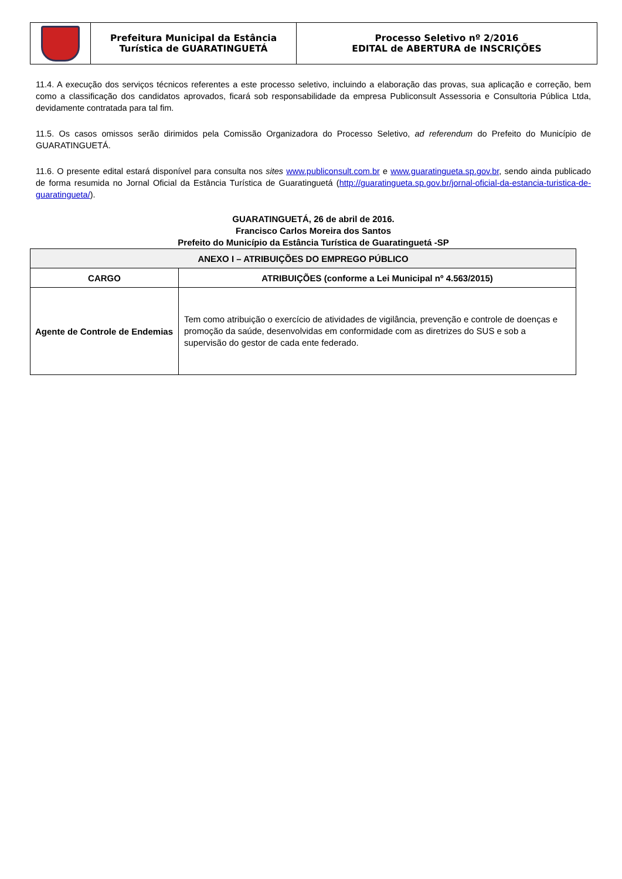| | Prefeitura Municipal da Estância Turística de GUARATINGUETÁ | Processo Seletivo nº 2/2016 EDITAL de ABERTURA de INSCRIÇÕES |
11.4. A execução dos serviços técnicos referentes a este processo seletivo, incluindo a elaboração das provas, sua aplicação e correção, bem como a classificação dos candidatos aprovados, ficará sob responsabilidade da empresa Publiconsult Assessoria e Consultoria Pública Ltda, devidamente contratada para tal fim.
11.5. Os casos omissos serão dirimidos pela Comissão Organizadora do Processo Seletivo, ad referendum do Prefeito do Município de GUARATINGUETÁ.
11.6. O presente edital estará disponível para consulta nos sites www.publiconsult.com.br e www.guaratingueta.sp.gov.br, sendo ainda publicado de forma resumida no Jornal Oficial da Estância Turística de Guaratinguetá (http://guaratingueta.sp.gov.br/jornal-oficial-da-estancia-turistica-de-guaratingueta/).
GUARATINGUETÁ, 26 de abril de 2016.
Francisco Carlos Moreira dos Santos
Prefeito do Município da Estância Turística de Guaratinguetá -SP
| ANEXO I – ATRIBUIÇÕES DO EMPREGO PÚBLICO | |
| --- | --- |
| CARGO | ATRIBUIÇÕES (conforme a Lei Municipal nº 4.563/2015) |
| Agente de Controle de Endemias | Tem como atribuição o exercício de atividades de vigilância, prevenção e controle de doenças e promoção da saúde, desenvolvidas em conformidade com as diretrizes do SUS e sob a supervisão do gestor de cada ente federado. |